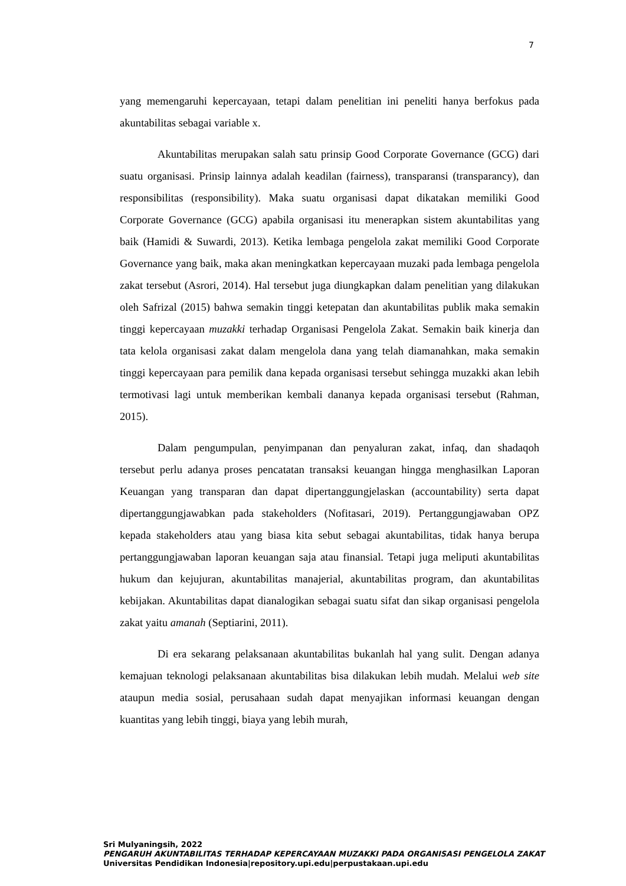7
yang memengaruhi kepercayaan, tetapi dalam penelitian ini peneliti hanya berfokus pada akuntabilitas sebagai variable x.
Akuntabilitas merupakan salah satu prinsip Good Corporate Governance (GCG) dari suatu organisasi. Prinsip lainnya adalah keadilan (fairness), transparansi (transparancy), dan responsibilitas (responsibility). Maka suatu organisasi dapat dikatakan memiliki Good Corporate Governance (GCG) apabila organisasi itu menerapkan sistem akuntabilitas yang baik (Hamidi & Suwardi, 2013). Ketika lembaga pengelola zakat memiliki Good Corporate Governance yang baik, maka akan meningkatkan kepercayaan muzaki pada lembaga pengelola zakat tersebut (Asrori, 2014). Hal tersebut juga diungkapkan dalam penelitian yang dilakukan oleh Safrizal (2015) bahwa semakin tinggi ketepatan dan akuntabilitas publik maka semakin tinggi kepercayaan muzakki terhadap Organisasi Pengelola Zakat. Semakin baik kinerja dan tata kelola organisasi zakat dalam mengelola dana yang telah diamanahkan, maka semakin tinggi kepercayaan para pemilik dana kepada organisasi tersebut sehingga muzakki akan lebih termotivasi lagi untuk memberikan kembali dananya kepada organisasi tersebut (Rahman, 2015).
Dalam pengumpulan, penyimpanan dan penyaluran zakat, infaq, dan shadaqoh tersebut perlu adanya proses pencatatan transaksi keuangan hingga menghasilkan Laporan Keuangan yang transparan dan dapat dipertanggungjelaskan (accountability) serta dapat dipertanggungjawabkan pada stakeholders (Nofitasari, 2019). Pertanggungjawaban OPZ kepada stakeholders atau yang biasa kita sebut sebagai akuntabilitas, tidak hanya berupa pertanggungjawaban laporan keuangan saja atau finansial. Tetapi juga meliputi akuntabilitas hukum dan kejujuran, akuntabilitas manajerial, akuntabilitas program, dan akuntabilitas kebijakan. Akuntabilitas dapat dianalogikan sebagai suatu sifat dan sikap organisasi pengelola zakat yaitu amanah (Septiarini, 2011).
Di era sekarang pelaksanaan akuntabilitas bukanlah hal yang sulit. Dengan adanya kemajuan teknologi pelaksanaan akuntabilitas bisa dilakukan lebih mudah. Melalui web site ataupun media sosial, perusahaan sudah dapat menyajikan informasi keuangan dengan kuantitas yang lebih tinggi, biaya yang lebih murah,
Sri Mulyaningsih, 2022
PENGARUH AKUNTABILITAS TERHADAP KEPERCAYAAN MUZAKKI PADA ORGANISASI PENGELOLA ZAKAT
Universitas Pendidikan Indonesia|repository.upi.edu|perpustakaan.upi.edu